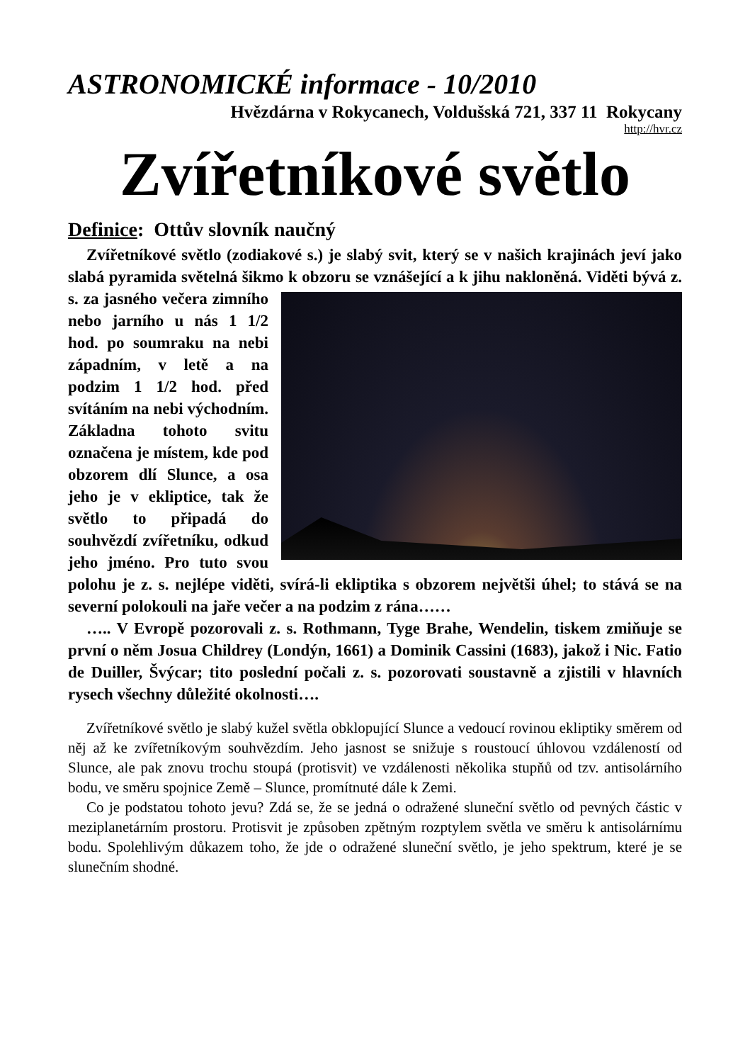ASTRONOMICKÉ informace - 10/2010
Hvězdárna v Rokycanech, Voldušská 721, 337 11 Rokycany
http://hvr.cz
Zvířetníkové světlo
Definice: Ottův slovník naučný
Zvířetníkové světlo (zodiakové s.) je slabý svit, který se v našich krajinách jeví jako slabá pyramida světelná šikmo k obzoru se vznášející a k jihu nakloněná. Viděti bývá z. s. za jasného večera zimního nebo jarního u nás 1 1/2 hod. po soumraku na nebi západním, v letě a na podzim 1 1/2 hod. před svítáním na nebi východním. Základna tohoto svitu označena je místem, kde pod obzorem dlí Slunce, a osa jeho je v ekliptice, tak že světlo to připadá do souhvězdí zvířetníku, odkud jeho jméno. Pro tuto svou polohu je z. s. nejlépe viděti, svírá-li ekliptika s obzorem největši úhel; to stává se na severní polokouli na jaře večer a na podzim z rána……
….. V Evropě pozorovali z. s. Rothmann, Tyge Brahe, Wendelin, tiskem zmiňuje se první o něm Josua Childrey (Londýn, 1661) a Dominik Cassini (1683), jakož i Nic. Fatio de Duiller, Švýcar; tito poslední počali z. s. pozorovati soustavně a zjistili v hlavních rysech všechny důležité okolnosti….
Zvířetníkové světlo je slabý kužel světla obklopující Slunce a vedoucí rovinou ekliptiky směrem od něj až ke zvířetníkovým souhvězdím. Jeho jasnost se snižuje s roustoucí úhlovou vzdáleností od Slunce, ale pak znovu trochu stoupá (protisvit) ve vzdálenosti několika stupňů od tzv. antisolárního bodu, ve směru spojnice Země – Slunce, promítnuté dále k Zemi.
Co je podstatou tohoto jevu? Zdá se, že se jedná o odražené sluneční světlo od pevných částic v meziplanetárním prostoru. Protisvit je způsoben zpětným rozptylem světla ve směru k antisolárnímu bodu. Spolehlivým důkazem toho, že jde o odražené sluneční světlo, je jeho spektrum, které je se slunečním shodné.